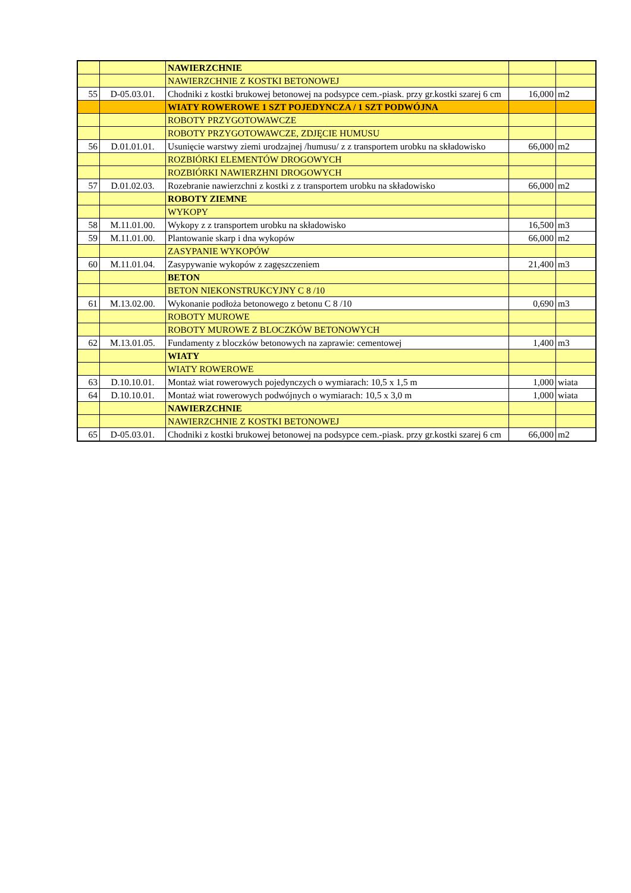| | | NAWIERZCHNIE | | |
| | | NAWIERZCHNIE Z KOSTKI BETONOWEJ | | |
| 55 | D-05.03.01. | Chodniki z kostki brukowej betonowej na podsypce cem.-piask. przy gr.kostki szarej 6 cm | 16,000 | m2 |
| | | WIATY ROWEROWE 1 SZT POJEDYNCZA / 1 SZT PODWÓJNA | | |
| | | ROBOTY PRZYGOTOWAWCZE | | |
| | | ROBOTY PRZYGOTOWAWCZE, ZDJĘCIE HUMUSU | | |
| 56 | D.01.01.01. | Usunięcie warstwy ziemi urodzajnej /humusu/ z z transportem urobku na składowisko | 66,000 | m2 |
| | | ROZBIÓRKI ELEMENTÓW DROGOWYCH | | |
| | | ROZBIÓRKI NAWIERZHNI DROGOWYCH | | |
| 57 | D.01.02.03. | Rozebranie nawierzchni z kostki z z transportem urobku na składowisko | 66,000 | m2 |
| | | ROBOTY ZIEMNE | | |
| | | WYKOPY | | |
| 58 | M.11.01.00. | Wykopy z z transportem urobku na składowisko | 16,500 | m3 |
| 59 | M.11.01.00. | Plantowanie skarp i dna wykopów | 66,000 | m2 |
| | | ZASYPANIE WYKOPÓW | | |
| 60 | M.11.01.04. | Zasypywanie wykopów z zagęszczeniem | 21,400 | m3 |
| | | BETON | | |
| | | BETON NIEKONSTRUKCYJNY C 8 /10 | | |
| 61 | M.13.02.00. | Wykonanie podłoża betonowego z betonu C 8 /10 | 0,690 | m3 |
| | | ROBOTY MUROWE | | |
| | | ROBOTY MUROWE Z BLOCZKÓW BETONOWYCH | | |
| 62 | M.13.01.05. | Fundamenty z bloczków betonowych na zaprawie: cementowej | 1,400 | m3 |
| | | WIATY | | |
| | | WIATY ROWEROWE | | |
| 63 | D.10.10.01. | Montaż wiat rowerowych pojedynczych o wymiarach: 10,5 x 1,5 m | 1,000 | wiata |
| 64 | D.10.10.01. | Montaż wiat rowerowych podwójnych o wymiarach: 10,5 x 3,0 m | 1,000 | wiata |
| | | NAWIERZCHNIE | | |
| | | NAWIERZCHNIE Z KOSTKI BETONOWEJ | | |
| 65 | D-05.03.01. | Chodniki z kostki brukowej betonowej na podsypce cem.-piask. przy gr.kostki szarej 6 cm | 66,000 | m2 |